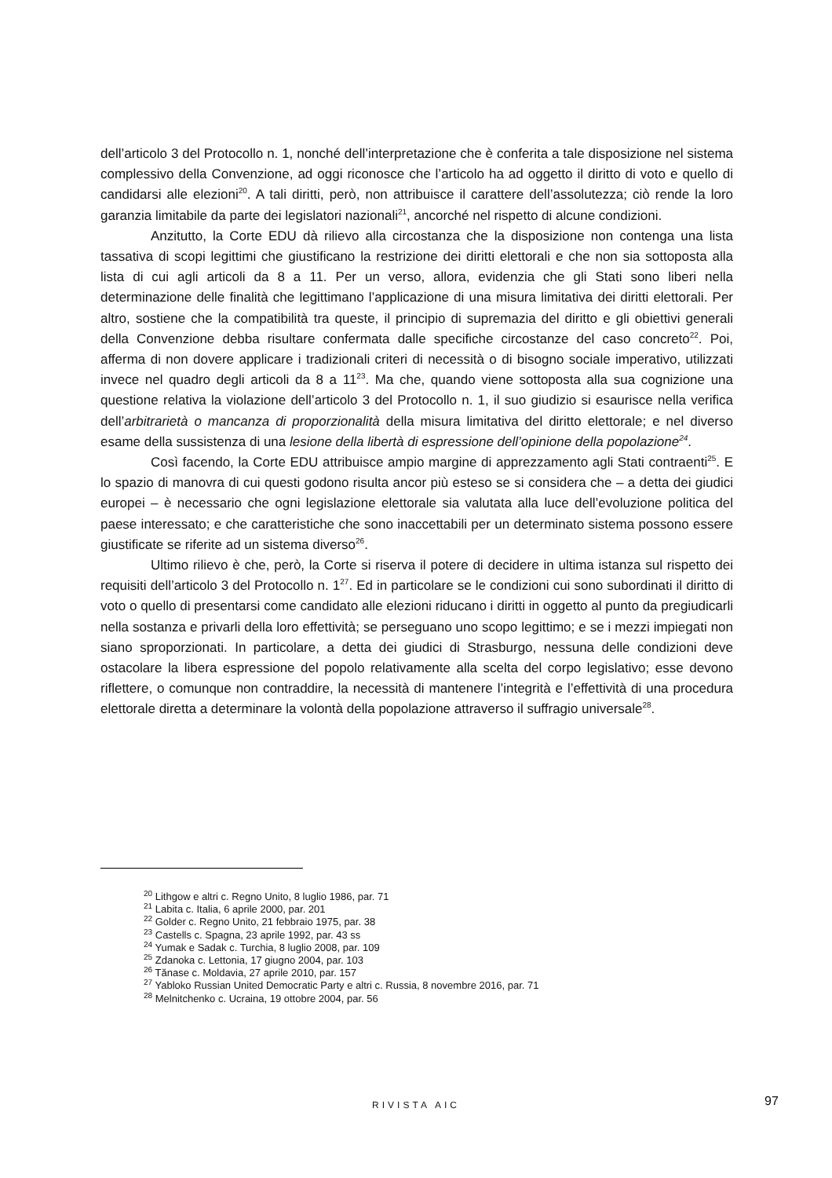dell’articolo 3 del Protocollo n. 1, nonché dell’interpretazione che è conferita a tale disposizione nel sistema complessivo della Convenzione, ad oggi riconosce che l’articolo ha ad oggetto il diritto di voto e quello di candidarsi alle elezioni<sup>20</sup>. A tali diritti, però, non attribuisce il carattere dell’assolutezza; ciò rende la loro garanzia limitabile da parte dei legislatori nazionali<sup>21</sup>, ancorché nel rispetto di alcune condizioni.
Anzitutto, la Corte EDU dà rilievo alla circostanza che la disposizione non contenga una lista tassativa di scopi legittimi che giustificano la restrizione dei diritti elettorali e che non sia sottoposta alla lista di cui agli articoli da 8 a 11. Per un verso, allora, evidenzia che gli Stati sono liberi nella determinazione delle finalità che legittimano l’applicazione di una misura limitativa dei diritti elettorali. Per altro, sostiene che la compatibilità tra queste, il principio di supremazia del diritto e gli obiettivi generali della Convenzione debba risultare confermata dalle specifiche circostanze del caso concreto<sup>22</sup>. Poi, afferma di non dovere applicare i tradizionali criteri di necessità o di bisogno sociale imperativo, utilizzati invece nel quadro degli articoli da 8 a 11<sup>23</sup>. Ma che, quando viene sottoposta alla sua cognizione una questione relativa la violazione dell’articolo 3 del Protocollo n. 1, il suo giudizio si esaurisce nella verifica dell’arbitrarietà o mancanza di proporzionalità della misura limitativa del diritto elettorale; e nel diverso esame della sussistenza di una lesione della libertà di espressione dell’opinione della popolazione<sup>24</sup>.
Così facendo, la Corte EDU attribuisce ampio margine di apprezzamento agli Stati contraenti<sup>25</sup>. E lo spazio di manovra di cui questi godono risulta ancor più esteso se si considera che – a detta dei giudici europei – è necessario che ogni legislazione elettorale sia valutata alla luce dell’evoluzione politica del paese interessato; e che caratteristiche che sono inaccettabili per un determinato sistema possono essere giustificate se riferite ad un sistema diverso<sup>26</sup>.
Ultimo rilievo è che, però, la Corte si riserva il potere di decidere in ultima istanza sul rispetto dei requisiti dell’articolo 3 del Protocollo n. 1<sup>27</sup>. Ed in particolare se le condizioni cui sono subordinati il diritto di voto o quello di presentarsi come candidato alle elezioni riducano i diritti in oggetto al punto da pregiudicarli nella sostanza e privarli della loro effettività; se perseguano uno scopo legittimo; e se i mezzi impiegati non siano sproporzionati. In particolare, a detta dei giudici di Strasburgo, nessuna delle condizioni deve ostacolare la libera espressione del popolo relativamente alla scelta del corpo legislativo; esse devono riflettere, o comunque non contraddire, la necessità di mantenere l’integrità e l’effettività di una procedura elettorale diretta a determinare la volontà della popolazione attraverso il suffragio universale<sup>28</sup>.
<sup>20</sup> Lithgow e altri c. Regno Unito, 8 luglio 1986, par. 71
<sup>21</sup> Labita c. Italia, 6 aprile 2000, par. 201
<sup>22</sup> Golder c. Regno Unito, 21 febbraio 1975, par. 38
<sup>23</sup> Castells c. Spagna, 23 aprile 1992, par. 43 ss
<sup>24</sup> Yumak e Sadak c. Turchia, 8 luglio 2008, par. 109
<sup>25</sup> Zdanoka c. Lettonia, 17 giugno 2004, par. 103
<sup>26</sup> Tănase c. Moldavia, 27 aprile 2010, par. 157
<sup>27</sup> Yabloko Russian United Democratic Party e altri c. Russia, 8 novembre 2016, par. 71
<sup>28</sup> Melnitchenko c. Ucraina, 19 ottobre 2004, par. 56
RIVISTA AIC 97